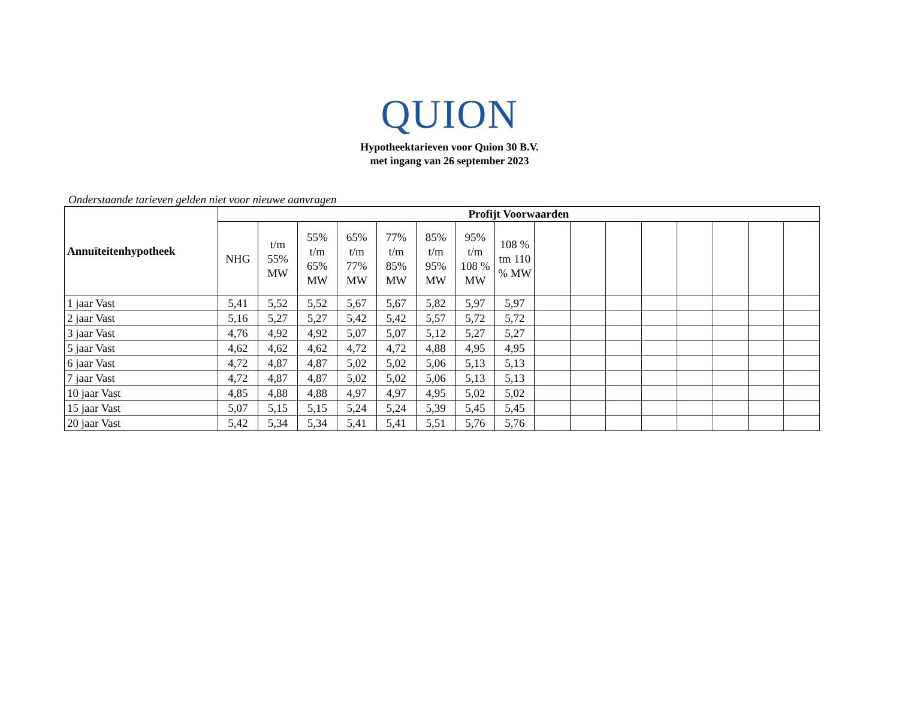QUION
Hypotheektarieven voor Quion 30 B.V.
met ingang van 26 september 2023
Onderstaande tarieven gelden niet voor nieuwe aanvragen
| Annuïteitenhypotheek | Profijt Voorwaarden | | | | | | | | | | | | | | | |
| --- | --- | --- | --- | --- | --- | --- | --- | --- | --- | --- | --- | --- | --- | --- | --- | --- |
| | NHG | t/m 55% MW | 55% t/m 65% MW | 65% t/m 77% MW | 77% t/m 85% MW | 85% t/m 95% MW | 95% t/m 108 % MW | 108 % tm 110 % MW | | | | | | | | |
| 1 jaar Vast | 5,41 | 5,52 | 5,52 | 5,67 | 5,67 | 5,82 | 5,97 | 5,97 | | | | | | | | |
| 2 jaar Vast | 5,16 | 5,27 | 5,27 | 5,42 | 5,42 | 5,57 | 5,72 | 5,72 | | | | | | | | |
| 3 jaar Vast | 4,76 | 4,92 | 4,92 | 5,07 | 5,07 | 5,12 | 5,27 | 5,27 | | | | | | | | |
| 5 jaar Vast | 4,62 | 4,62 | 4,62 | 4,72 | 4,72 | 4,88 | 4,95 | 4,95 | | | | | | | | |
| 6 jaar Vast | 4,72 | 4,87 | 4,87 | 5,02 | 5,02 | 5,06 | 5,13 | 5,13 | | | | | | | | |
| 7 jaar Vast | 4,72 | 4,87 | 4,87 | 5,02 | 5,02 | 5,06 | 5,13 | 5,13 | | | | | | | | |
| 10 jaar Vast | 4,85 | 4,88 | 4,88 | 4,97 | 4,97 | 4,95 | 5,02 | 5,02 | | | | | | | | |
| 15 jaar Vast | 5,07 | 5,15 | 5,15 | 5,24 | 5,24 | 5,39 | 5,45 | 5,45 | | | | | | | | |
| 20 jaar Vast | 5,42 | 5,34 | 5,34 | 5,41 | 5,41 | 5,51 | 5,76 | 5,76 | | | | | | | | |